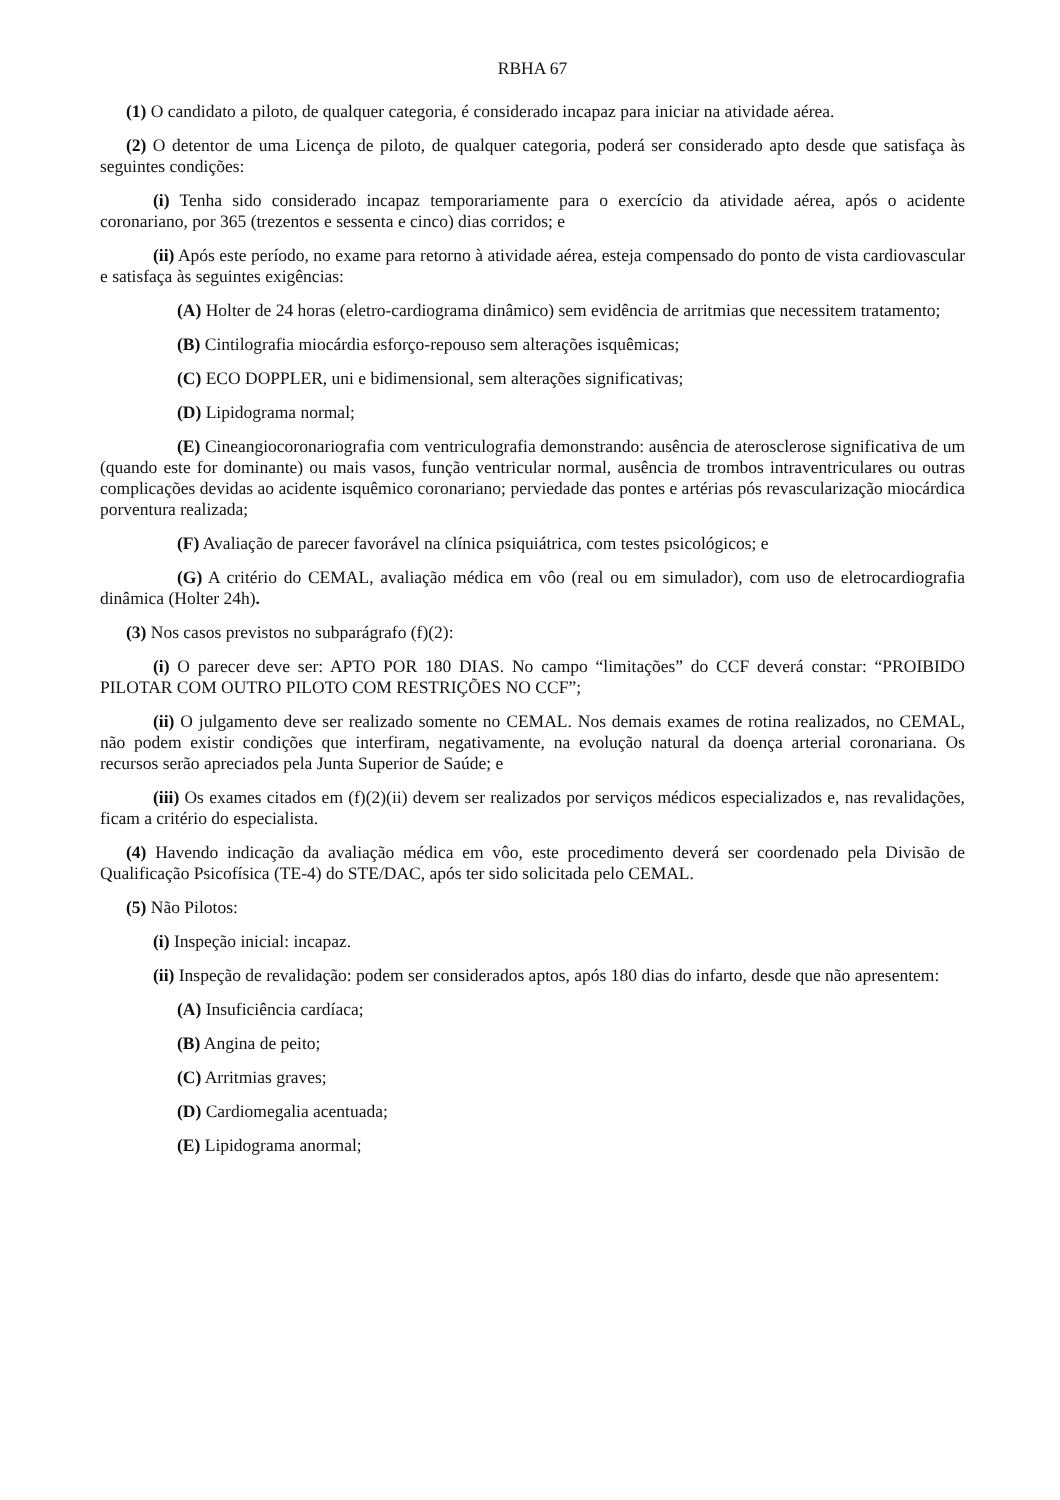RBHA 67
(1) O candidato a piloto, de qualquer categoria, é considerado incapaz para iniciar na atividade aérea.
(2) O detentor de uma Licença de piloto, de qualquer categoria, poderá ser considerado apto desde que satisfaça às seguintes condições:
(i) Tenha sido considerado incapaz temporariamente para o exercício da atividade aérea, após o acidente coronariano, por 365 (trezentos e sessenta e cinco) dias corridos; e
(ii) Após este período, no exame para retorno à atividade aérea, esteja compensado do ponto de vista cardiovascular e satisfaça às seguintes exigências:
(A) Holter de 24 horas (eletro-cardiograma dinâmico) sem evidência de arritmias que necessitem tratamento;
(B) Cintilografia miocárdia esforço-repouso sem alterações isquêmicas;
(C) ECO DOPPLER, uni e bidimensional, sem alterações significativas;
(D) Lipidograma normal;
(E) Cineangiocoronariografia com ventriculografia demonstrando: ausência de aterosclerose significativa de um (quando este for dominante) ou mais vasos, função ventricular normal, ausência de trombos intraventriculares ou outras complicações devidas ao acidente isquêmico coronariano; perviedade das pontes e artérias pós revascularização miocárdica porventura realizada;
(F) Avaliação de parecer favorável na clínica psiquiátrica, com testes psicológicos; e
(G) A critério do CEMAL, avaliação médica em vôo (real ou em simulador), com uso de eletrocardiografia dinâmica (Holter 24h).
(3) Nos casos previstos no subparágrafo (f)(2):
(i) O parecer deve ser: APTO POR 180 DIAS. No campo “limitações” do CCF deverá constar: “PROIBIDO PILOTAR COM OUTRO PILOTO COM RESTRIÇÕES NO CCF”;
(ii) O julgamento deve ser realizado somente no CEMAL. Nos demais exames de rotina realizados, no CEMAL, não podem existir condições que interfiram, negativamente, na evolução natural da doença arterial coronariana. Os recursos serão apreciados pela Junta Superior de Saúde; e
(iii) Os exames citados em (f)(2)(ii) devem ser realizados por serviços médicos especializados e, nas revalidações, ficam a critério do especialista.
(4) Havendo indicação da avaliação médica em vôo, este procedimento deverá ser coordenado pela Divisão de Qualificação Psicofísica (TE-4) do STE/DAC, após ter sido solicitada pelo CEMAL.
(5) Não Pilotos:
(i) Inspeção inicial: incapaz.
(ii) Inspeção de revalidação: podem ser considerados aptos, após 180 dias do infarto, desde que não apresentem:
(A) Insuficiência cardíaca;
(B) Angina de peito;
(C) Arritmias graves;
(D) Cardiomegalia acentuada;
(E) Lipidograma anormal;